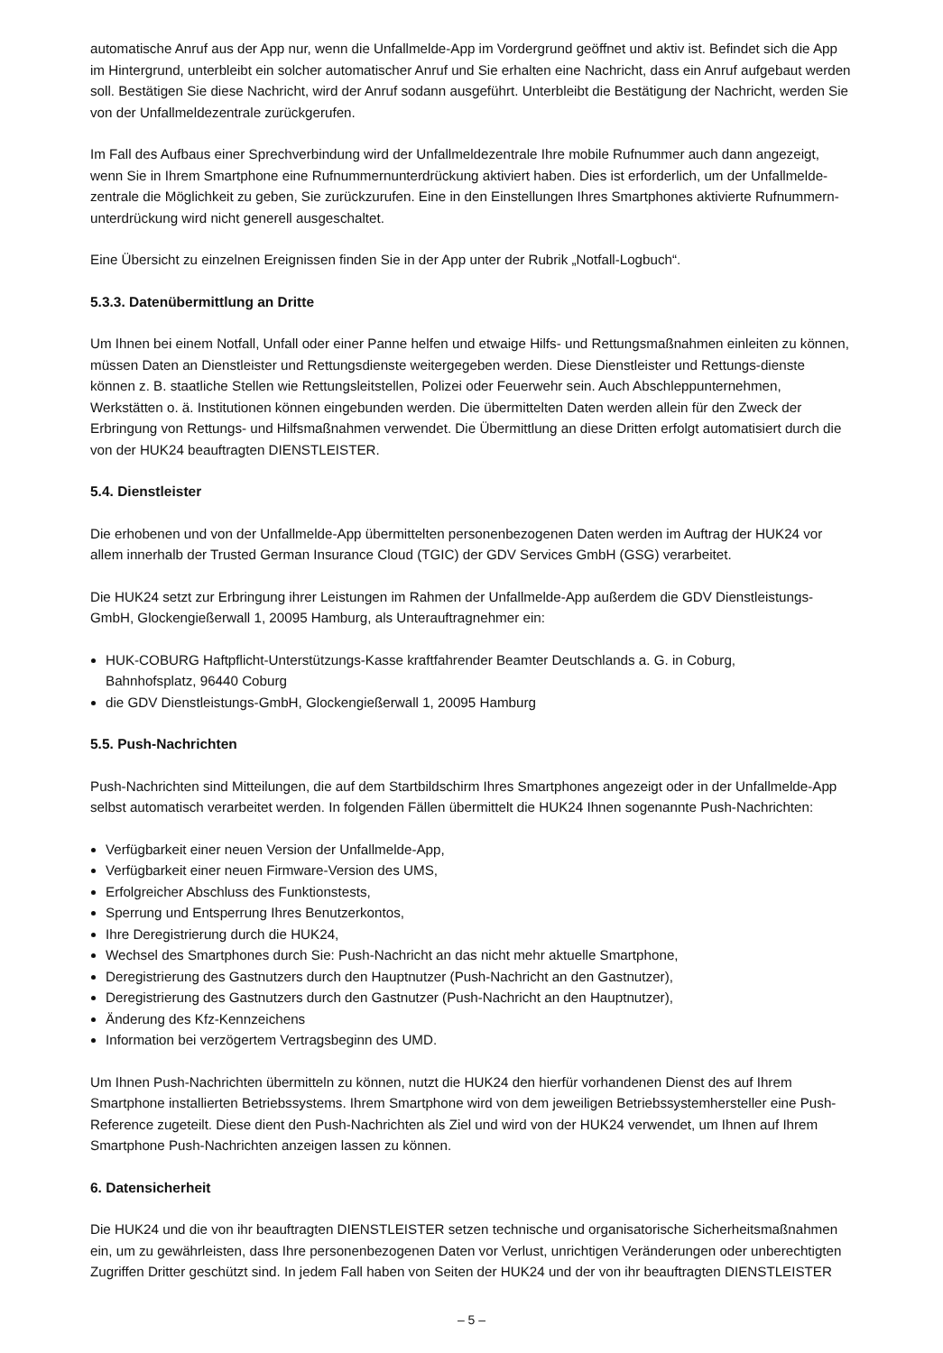automatische Anruf aus der App nur, wenn die Unfallmelde-App im Vordergrund geöffnet und aktiv ist. Befindet sich die App im Hintergrund, unterbleibt ein solcher automatischer Anruf und Sie erhalten eine Nachricht, dass ein Anruf aufgebaut werden soll. Bestätigen Sie diese Nachricht, wird der Anruf sodann ausgeführt. Unterbleibt die Bestätigung der Nachricht, werden Sie von der Unfallmeldezentrale zurückgerufen.
Im Fall des Aufbaus einer Sprechverbindung wird der Unfallmeldezentrale Ihre mobile Rufnummer auch dann angezeigt, wenn Sie in Ihrem Smartphone eine Rufnummernunterdrückung aktiviert haben. Dies ist erforderlich, um der Unfallmelde-zentrale die Möglichkeit zu geben, Sie zurückzurufen. Eine in den Einstellungen Ihres Smartphones aktivierte Rufnummern-unterdrückung wird nicht generell ausgeschaltet.
Eine Übersicht zu einzelnen Ereignissen finden Sie in der App unter der Rubrik „Notfall-Logbuch“.
5.3.3. Datenübermittlung an Dritte
Um Ihnen bei einem Notfall, Unfall oder einer Panne helfen und etwaige Hilfs- und Rettungsmaßnahmen einleiten zu können, müssen Daten an Dienstleister und Rettungsdienste weitergegeben werden. Diese Dienstleister und Rettungs-dienste können z. B. staatliche Stellen wie Rettungsleitstellen, Polizei oder Feuerwehr sein. Auch Abschleppunternehmen, Werkstätten o. ä. Institutionen können eingebunden werden. Die übermittelten Daten werden allein für den Zweck der Erbringung von Rettungs- und Hilfsmaßnahmen verwendet. Die Übermittlung an diese Dritten erfolgt automatisiert durch die von der HUK24 beauftragten DIENSTLEISTER.
5.4. Dienstleister
Die erhobenen und von der Unfallmelde-App übermittelten personenbezogenen Daten werden im Auftrag der HUK24 vor allem innerhalb der Trusted German Insurance Cloud (TGIC) der GDV Services GmbH (GSG) verarbeitet.
Die HUK24 setzt zur Erbringung ihrer Leistungen im Rahmen der Unfallmelde-App außerdem die GDV Dienstleistungs-GmbH, Glockengießerwall 1, 20095 Hamburg, als Unterauftragnehmer ein:
HUK-COBURG Haftpflicht-Unterstützungs-Kasse kraftfahrender Beamter Deutschlands a. G. in Coburg,
Bahnhofsplatz, 96440 Coburg
die GDV Dienstleistungs-GmbH, Glockengießerwall 1, 20095 Hamburg
5.5. Push-Nachrichten
Push-Nachrichten sind Mitteilungen, die auf dem Startbildschirm Ihres Smartphones angezeigt oder in der Unfallmelde-App selbst automatisch verarbeitet werden. In folgenden Fällen übermittelt die HUK24 Ihnen sogenannte Push-Nachrichten:
Verfügbarkeit einer neuen Version der Unfallmelde-App,
Verfügbarkeit einer neuen Firmware-Version des UMS,
Erfolgreicher Abschluss des Funktionstests,
Sperrung und Entsperrung Ihres Benutzerkontos,
Ihre Deregistrierung durch die HUK24,
Wechsel des Smartphones durch Sie: Push-Nachricht an das nicht mehr aktuelle Smartphone,
Deregistrierung des Gastnutzers durch den Hauptnutzer (Push-Nachricht an den Gastnutzer),
Deregistrierung des Gastnutzers durch den Gastnutzer (Push-Nachricht an den Hauptnutzer),
Änderung des Kfz-Kennzeichens
Information bei verzögertem Vertragsbeginn des UMD.
Um Ihnen Push-Nachrichten übermitteln zu können, nutzt die HUK24 den hierfür vorhandenen Dienst des auf Ihrem Smartphone installierten Betriebssystems. Ihrem Smartphone wird von dem jeweiligen Betriebssystemhersteller eine Push-Reference zugeteilt. Diese dient den Push-Nachrichten als Ziel und wird von der HUK24 verwendet, um Ihnen auf Ihrem Smartphone Push-Nachrichten anzeigen lassen zu können.
6. Datensicherheit
Die HUK24 und die von ihr beauftragten DIENSTLEISTER setzen technische und organisatorische Sicherheitsmaßnahmen ein, um zu gewährleisten, dass Ihre personenbezogenen Daten vor Verlust, unrichtigen Veränderungen oder unberechtigten Zugriffen Dritter geschützt sind. In jedem Fall haben von Seiten der HUK24 und der von ihr beauftragten DIENSTLEISTER
– 5 –